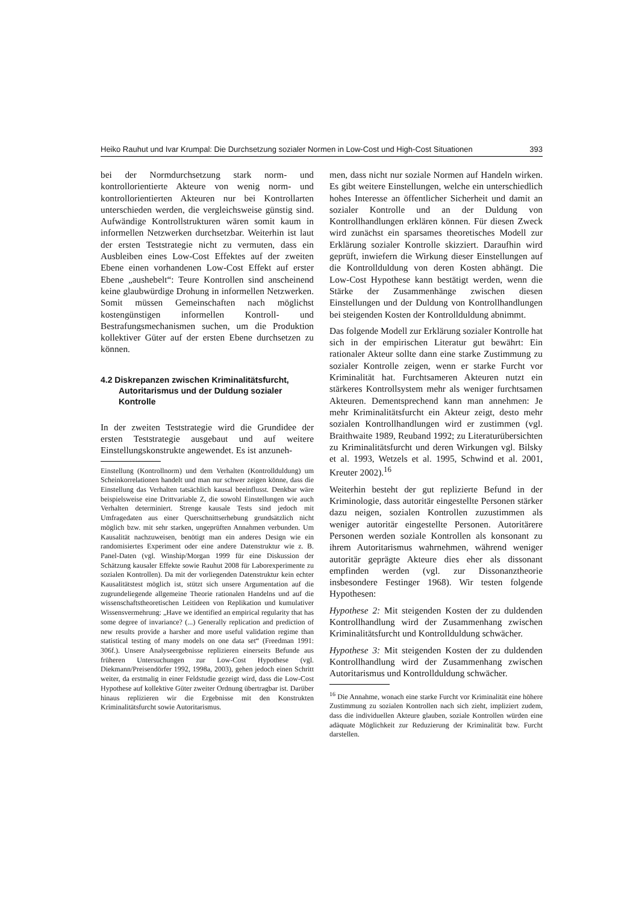Heiko Rauhut und Ivar Krumpal: Die Durchsetzung sozialer Normen in Low-Cost und High-Cost Situationen 393
bei der Normdurchsetzung stark norm- und kontrollorientierte Akteure von wenig norm- und kontrollorientierten Akteuren nur bei Kontrollarten unterschieden werden, die vergleichsweise günstig sind. Aufwändige Kontrollstrukturen wären somit kaum in informellen Netzwerken durchsetzbar. Weiterhin ist laut der ersten Teststrategie nicht zu vermuten, dass ein Ausbleiben eines Low-Cost Effektes auf der zweiten Ebene einen vorhandenen Low-Cost Effekt auf erster Ebene „aushebelt“: Teure Kontrollen sind anscheinend keine glaubwürdige Drohung in informellen Netzwerken. Somit müssen Gemeinschaften nach möglichst kostengünstigen informellen Kontroll- und Bestrafungsmechanismen suchen, um die Produktion kollektiver Güter auf der ersten Ebene durchsetzen zu können.
4.2 Diskrepanzen zwischen Kriminalitätsfurcht, Autoritarismus und der Duldung sozialer Kontrolle
In der zweiten Teststrategie wird die Grundidee der ersten Teststrategie ausgebaut und auf weitere Einstellungskonstrukte angewendet. Es ist anzuneh-
Einstellung (Kontrollnorm) und dem Verhalten (Kontrollduldung) um Scheinkorrelationen handelt und man nur schwer zeigen könne, dass die Einstellung das Verhalten tatsächlich kausal beeinflusst. Denkbar wäre beispielsweise eine Drittvariable Z, die sowohl Einstellungen wie auch Verhalten determiniert. Strenge kausale Tests sind jedoch mit Umfragedaten aus einer Querschnittserhebung grundsätzlich nicht möglich bzw. mit sehr starken, ungeprüften Annahmen verbunden. Um Kausalität nachzuweisen, benötigt man ein anderes Design wie ein randomisiertes Experiment oder eine andere Datenstruktur wie z. B. Panel-Daten (vgl. Winship/Morgan 1999 für eine Diskussion der Schätzung kausaler Effekte sowie Rauhut 2008 für Laborexperimente zu sozialen Kontrollen). Da mit der vorliegenden Datenstruktur kein echter Kausalitätstest möglich ist, stützt sich unsere Argumentation auf die zugrundeliegende allgemeine Theorie rationalen Handelns und auf die wissenschaftstheoretischen Leitideen von Replikation und kumulativer Wissensvermehrung: „Have we identified an empirical regularity that has some degree of invariance? (...) Generally replication and prediction of new results provide a harsher and more useful validation regime than statistical testing of many models on one data set“ (Freedman 1991: 306f.). Unsere Analyseergebnisse replizieren einerseits Befunde aus früheren Untersuchungen zur Low-Cost Hypothese (vgl. Diekmann/Preisendörfer 1992, 1998a, 2003), gehen jedoch einen Schritt weiter, da erstmalig in einer Feldstudie gezeigt wird, dass die Low-Cost Hypothese auf kollektive Güter zweiter Ordnung übertragbar ist. Darüber hinaus replizieren wir die Ergebnisse mit den Konstrukten Kriminalitätsfurcht sowie Autoritarismus.
men, dass nicht nur soziale Normen auf Handeln wirken. Es gibt weitere Einstellungen, welche ein unterschiedlich hohes Interesse an öffentlicher Sicherheit und damit an sozialer Kontrolle und an der Duldung von Kontrollhandlungen erklären können. Für diesen Zweck wird zunächst ein sparsames theoretisches Modell zur Erklärung sozialer Kontrolle skizziert. Daraufhin wird geprüft, inwiefern die Wirkung dieser Einstellungen auf die Kontrollduldung von deren Kosten abhängt. Die Low-Cost Hypothese kann bestätigt werden, wenn die Stärke der Zusammenhänge zwischen diesen Einstellungen und der Duldung von Kontrollhandlungen bei steigenden Kosten der Kontrollduldung abnimmt.
Das folgende Modell zur Erklärung sozialer Kontrolle hat sich in der empirischen Literatur gut bewährt: Ein rationaler Akteur sollte dann eine starke Zustimmung zu sozialer Kontrolle zeigen, wenn er starke Furcht vor Kriminalität hat. Furchtsameren Akteuren nutzt ein stärkeres Kontrollsystem mehr als weniger furchtsamen Akteuren. Dementsprechend kann man annehmen: Je mehr Kriminalitätsfurcht ein Akteur zeigt, desto mehr sozialen Kontrollhandlungen wird er zustimmen (vgl. Braithwaite 1989, Reuband 1992; zu Literaturübersichten zu Kriminalitätsfurcht und deren Wirkungen vgl. Bilsky et al. 1993, Wetzels et al. 1995, Schwind et al. 2001, Kreuter 2002).<sup>16</sup>
Weiterhin besteht der gut replizierte Befund in der Kriminologie, dass autoritär eingestellte Personen stärker dazu neigen, sozialen Kontrollen zuzustimmen als weniger autoritär eingestellte Personen. Autoritärere Personen werden soziale Kontrollen als konsonant zu ihrem Autoritarismus wahrnehmen, während weniger autoritär geprägte Akteure dies eher als dissonant empfinden werden (vgl. zur Dissonanztheorie insbesondere Festinger 1968). Wir testen folgende Hypothesen:
Hypothese 2: Mit steigenden Kosten der zu duldenden Kontrollhandlung wird der Zusammenhang zwischen Kriminalitätsfurcht und Kontrollduldung schwächer.
Hypothese 3: Mit steigenden Kosten der zu duldenden Kontrollhandlung wird der Zusammenhang zwischen Autoritarismus und Kontrollduldung schwächer.
<sup>16</sup> Die Annahme, wonach eine starke Furcht vor Kriminalität eine höhere Zustimmung zu sozialen Kontrollen nach sich zieht, impliziert zudem, dass die individuellen Akteure glauben, soziale Kontrollen würden eine adäquate Möglichkeit zur Reduzierung der Kriminalität bzw. Furcht darstellen.